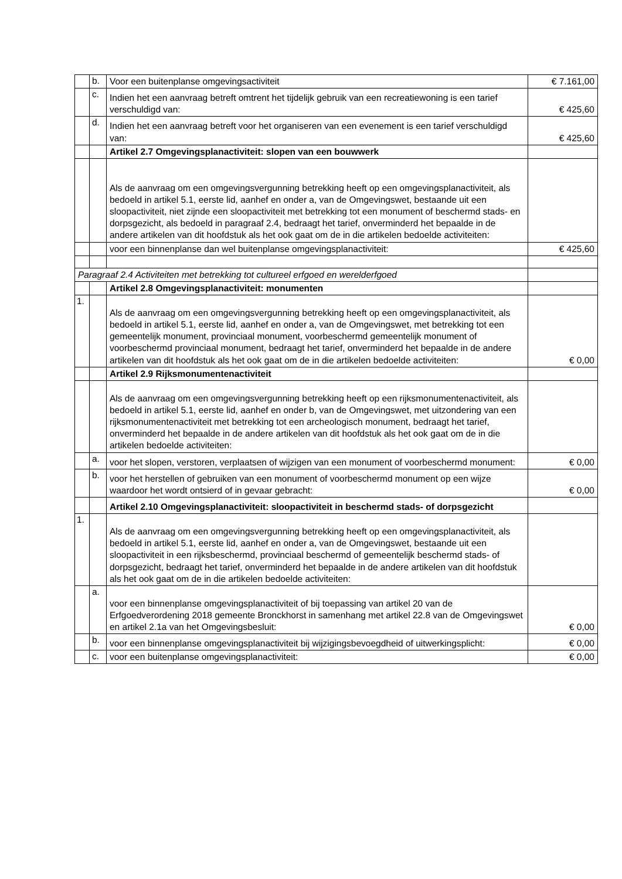| | b. | Voor een buitenplanse omgevingsactiviteit | € 7.161,00 |
| | c. | Indien het een aanvraag betreft omtrent het tijdelijk gebruik van een recreatiewoning is een tarief verschuldigd van: | € 425,60 |
| | d. | Indien het een aanvraag betreft voor het organiseren van een evenement is een tarief verschuldigd van: | € 425,60 |
| | | Artikel 2.7 Omgevingsplanactiviteit: slopen van een bouwwerk | |
| | | Als de aanvraag om een omgevingsvergunning betrekking heeft op een omgevingsplanactiviteit, als bedoeld in artikel 5.1, eerste lid, aanhef en onder a, van de Omgevingswet, bestaande uit een sloopactiviteit, niet zijnde een sloopactiviteit met betrekking tot een monument of beschermd stads- en dorpsgezicht, als bedoeld in paragraaf 2.4, bedraagt het tarief, onverminderd het bepaalde in de andere artikelen van dit hoofdstuk als het ook gaat om de in die artikelen bedoelde activiteiten: | |
| | | voor een binnenplanse dan wel buitenplanse omgevingsplanactiviteit: | € 425,60 |
| Paragraaf 2.4 Activiteiten met betrekking tot cultureel erfgoed en werelderfgoed | | | |
| | | Artikel 2.8 Omgevingsplanactiviteit: monumenten | |
| 1. | | Als de aanvraag om een omgevingsvergunning betrekking heeft op een omgevingsplanactiviteit, als bedoeld in artikel 5.1, eerste lid, aanhef en onder a, van de Omgevingswet, met betrekking tot een gemeentelijk monument, provinciaal monument, voorbeschermd gemeentelijk monument of voorbeschermd provinciaal monument, bedraagt het tarief, onverminderd het bepaalde in de andere artikelen van dit hoofdstuk als het ook gaat om de in die artikelen bedoelde activiteiten: | € 0,00 |
| | | Artikel 2.9 Rijksmonumentenactiviteit | |
| | | Als de aanvraag om een omgevingsvergunning betrekking heeft op een rijksmonumentenactiviteit, als bedoeld in artikel 5.1, eerste lid, aanhef en onder b, van de Omgevingswet, met uitzondering van een rijksmonumentenactiviteit met betrekking tot een archeologisch monument, bedraagt het tarief, onverminderd het bepaalde in de andere artikelen van dit hoofdstuk als het ook gaat om de in die artikelen bedoelde activiteiten: | |
| | a. | voor het slopen, verstoren, verplaatsen of wijzigen van een monument of voorbeschermd monument: | € 0,00 |
| | b. | voor het herstellen of gebruiken van een monument of voorbeschermd monument op een wijze waardoor het wordt ontsierd of in gevaar gebracht: | € 0,00 |
| | | Artikel 2.10 Omgevingsplanactiviteit: sloopactiviteit in beschermd stads- of dorpsgezicht | |
| 1. | | Als de aanvraag om een omgevingsvergunning betrekking heeft op een omgevingsplanactiviteit, als bedoeld in artikel 5.1, eerste lid, aanhef en onder a, van de Omgevingswet, bestaande uit een sloopactiviteit in een rijksbeschermd, provinciaal beschermd of gemeentelijk beschermd stads- of dorpsgezicht, bedraagt het tarief, onverminderd het bepaalde in de andere artikelen van dit hoofdstuk als het ook gaat om de in die artikelen bedoelde activiteiten: | |
| | a. | voor een binnenplanse omgevingsplanactiviteit of bij toepassing van artikel 20 van de Erfgoedverordening 2018 gemeente Bronckhorst in samenhang met artikel 22.8 van de Omgevingswet en artikel 2.1a van het Omgevingsbesluit: | € 0,00 |
| | b. | voor een binnenplanse omgevingsplanactiviteit bij wijzigingsbevoegdheid of uitwerkingsplicht: | € 0,00 |
| | c. | voor een buitenplanse omgevingsplanactiviteit: | € 0,00 |